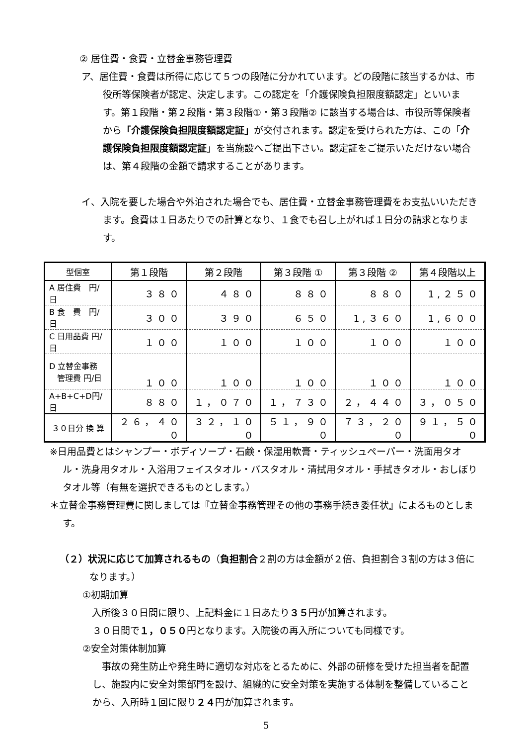② 居住費・食費・立替金事務管理費
ア、居住費・食費は所得に応じて５つの段階に分かれています。どの段階に該当するかは、市役所等保険者が認定、決定します。この認定を「介護保険負担限度額認定」といいます。第１段階・第２段階・第３段階①・第３段階② に該当する場合は、市役所等保険者から「介護保険負担限度額認定証」が交付されます。認定を受けられた方は、この「介護保険負担限度額認定証」を当施設へご提出下さい。認定証をご提示いただけない場合は、第４段階の金額で請求することがあります。
イ、入院を要した場合や外泊された場合でも、居住費・立替金事務管理費をお支払いいただきます。食費は１日あたりでの計算となり、１食でも召し上がれば１日分の請求となります。
| 型個室 | 第１段階 | 第２段階 | 第３段階 ① | 第３段階 ② | 第４段階以上 |
| A 居住費 円/日 | ３８０ | ４８０ | ８８０ | ８８０ | 1,２５０ |
| B 食 費 円/日 | ３００ | ３９０ | ６５０ | 1,３６０ | 1,６００ |
| C 日用品費 円/日 | １００ | １００ | １００ | １００ | １００ |
| D 立替金事務 管理費 円/日 | １００ | １００ | １００ | １００ | １００ |
| A+B+C+D円/日 | ８８０ | １，０７０ | １，７３０ | ２，４４０ | ３，０５０ |
| ３０日分 換 算 | ２６，４００ | ３２，１００ | ５１，９００ | ７３，２００ | ９１，５００ |
※日用品費とはシャンプー・ボディソープ・石鹸・保湿用軟膏・ティッシュペーパー・洗面用タオル・洗身用タオル・入浴用フェイスタオル・バスタオル・清拭用タオル・手拭きタオル・おしぼりタオル等（有無を選択できるものとします。）
＊立替金事務管理費に関しましては『立替金事務管理その他の事務手続き委任状』によるものとします。
（２）状況に応じて加算されるもの（負担割合２割の方は金額が２倍、負担割合３割の方は３倍になります。）
①初期加算
　入所後３０日間に限り、上記料金に１日あたり３５円が加算されます。
３０日間で１，０５０円となります。入院後の再入所についても同様です。
②安全対策体制加算
事故の発生防止や発生時に適切な対応をとるために、外部の研修を受けた担当者を配置し、施設内に安全対策部門を設け、組織的に安全対策を実施する体制を整備していることから、入所時１回に限り２４円が加算されます。
5